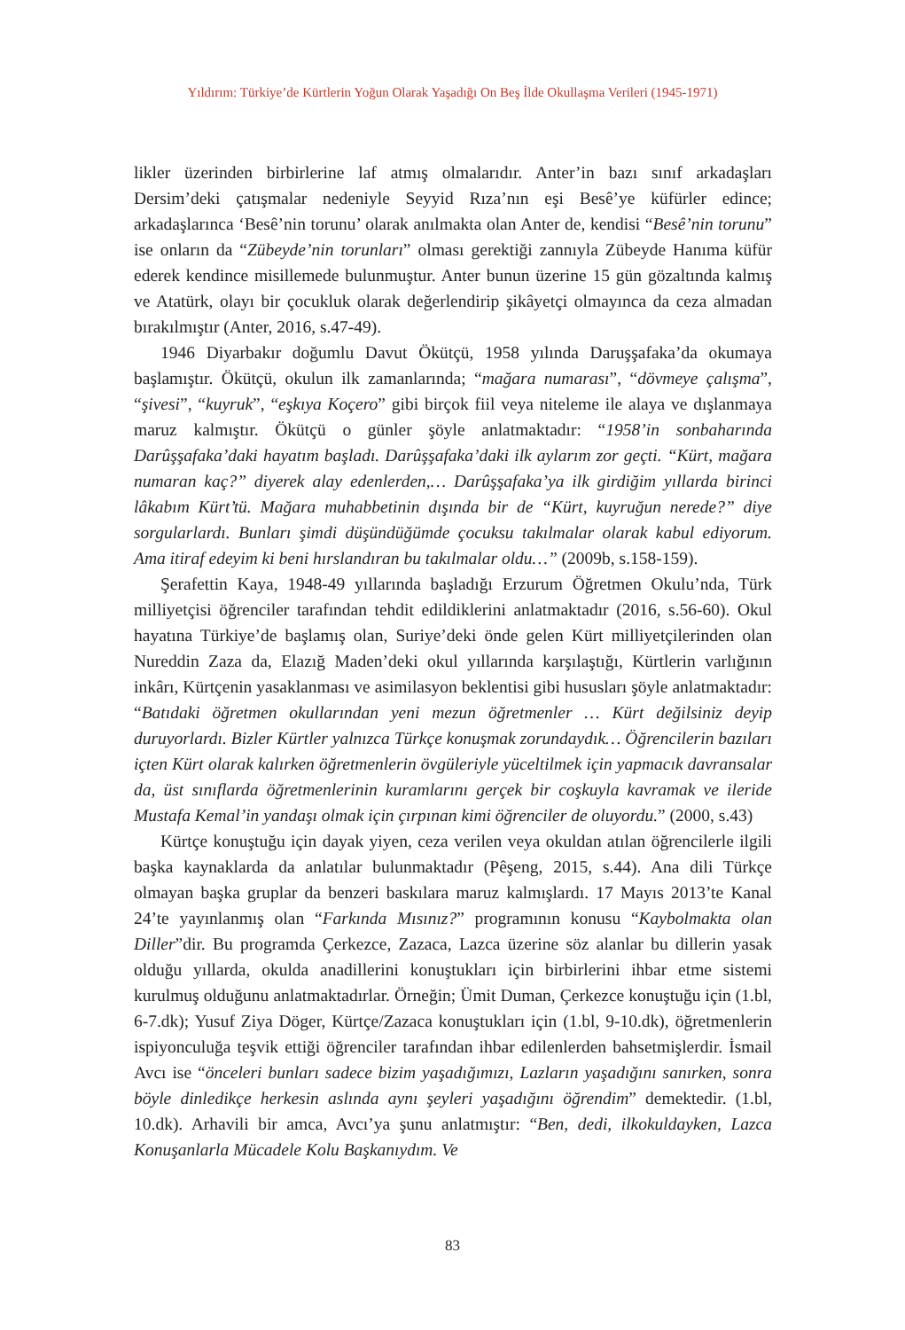Yıldırım: Türkiye’de Kürtlerin Yoğun Olarak Yaşadığı On Beş İlde Okullaşma Verileri (1945-1971)
likler üzerinden birbirlerine laf atmış olmalarıdır. Anter’in bazı sınıf arkadaşları Dersim’deki çatışmalar nedeniyle Seyyid Rıza’nın eşi Besê’ye küfürler edince; arkadaşlarınca ‘Besê’nin torunu’ olarak anılmakta olan Anter de, kendisi “Besê’nin torunu” ise onların da “Zübeyde’nin torunları” olması gerektiği zannıyla Zübeyde Hanıma küfür ederek kendince misillemede bulunmuştur. Anter bunun üzerine 15 gün gözaltında kalmış ve Atatürk, olayı bir çocukluk olarak değerlendirip şikâyetçi olmayınca da ceza almadan bırakılmıştır (Anter, 2016, s.47-49).
1946 Diyarbakır doğumlu Davut Ökütçü, 1958 yılında Daruşşafaka’da okumaya başlamıştır. Ökütçü, okulun ilk zamanlarında; “mağara numarası”, “dövmeye çalışma”, “şivesi”, “kuyruk”, “eşkıya Koçero” gibi birçok fiil veya niteleme ile alaya ve dışlanmaya maruz kalmıştır. Ökütçü o günler şöyle anlatmaktadır: “1958’in sonbaharında Darûşşafaka’daki hayatım başladı. Darûşşafaka’daki ilk aylarım zor geçti. “Kürt, mağara numaran kaç?” diyerek alay edenlerden,… Darûşşafaka’ya ilk girdiğim yıllarda birinci lâkabım Kürt’tü. Mağara muhabbetinin dışında bir de “Kürt, kuyruğun nerede?” diye sorgularlardı. Bunları şimdi düşündüğümde çocuksu takılmalar olarak kabul ediyorum. Ama itiraf edeyim ki beni hırslandıran bu takılmalar oldu…” (2009b, s.158-159).
Şerafettin Kaya, 1948-49 yıllarında başladığı Erzurum Öğretmen Okulu’nda, Türk milliyetçisi öğrenciler tarafından tehdit edildiklerini anlatmaktadır (2016, s.56-60). Okul hayatına Türkiye’de başlamış olan, Suriye’deki önde gelen Kürt milliyetçilerinden olan Nureddin Zaza da, Elazığ Maden’deki okul yıllarında karşılaştığı, Kürtlerin varlığının inkârı, Kürtçenin yasaklanması ve asimilasyon beklentisi gibi hususları şöyle anlatmaktadır: “Batıdaki öğretmen okullarından yeni mezun öğretmenler … Kürt değilsiniz deyip duruyorlardı. Bizler Kürtler yalnızca Türkçe konuşmak zorundaydık… Öğrencilerin bazıları içten Kürt olarak kalırken öğretmenlerin övgüleriyle yüceltilmek için yapmacık davransalar da, üst sınıflarda öğretmenlerinin kuramlarını gerçek bir coşkuyla kavramak ve ileride Mustafa Kemal’in yandaşı olmak için çırpınan kimi öğrenciler de oluyordu.” (2000, s.43)
Kürtçe konuştuğu için dayak yiyen, ceza verilen veya okuldan atılan öğrencilerle ilgili başka kaynaklarda da anlatılar bulunmaktadır (Pêşeng, 2015, s.44). Ana dili Türkçe olmayan başka gruplar da benzeri baskılara maruz kalmışlardı. 17 Mayıs 2013’te Kanal 24’te yayınlanmış olan “Farkında Mısınız?” programının konusu “Kaybolmakta olan Diller”dir. Bu programda Çerkezce, Zazaca, Lazca üzerine söz alanlar bu dillerin yasak olduğu yıllarda, okulda anadillerini konuştukları için birbirlerini ihbar etme sistemi kurulmuş olduğunu anlatmaktadırlar. Örneğin; Ümit Duman, Çerkezce konuştuğu için (1.bl, 6-7.dk); Yusuf Ziya Döger, Kürtçe/Zazaca konuştukları için (1.bl, 9-10.dk), öğretmenlerin ispiyonculuğa teşvik ettiği öğrenciler tarafından ihbar edilenlerden bahsetmişlerdir. İsmail Avcı ise “önceleri bunları sadece bizim yaşadığımızı, Lazların yaşadığını sanırken, sonra böyle dinledikçe herkesin aslında aynı şeyleri yaşadığını öğrendim” demektedir. (1.bl, 10.dk). Arhavili bir amca, Avcı’ya şunu anlatmıştır: “Ben, dedi, ilkokuldayken, Lazca Konuşanlarla Mücadele Kolu Başkanıydım. Ve
83